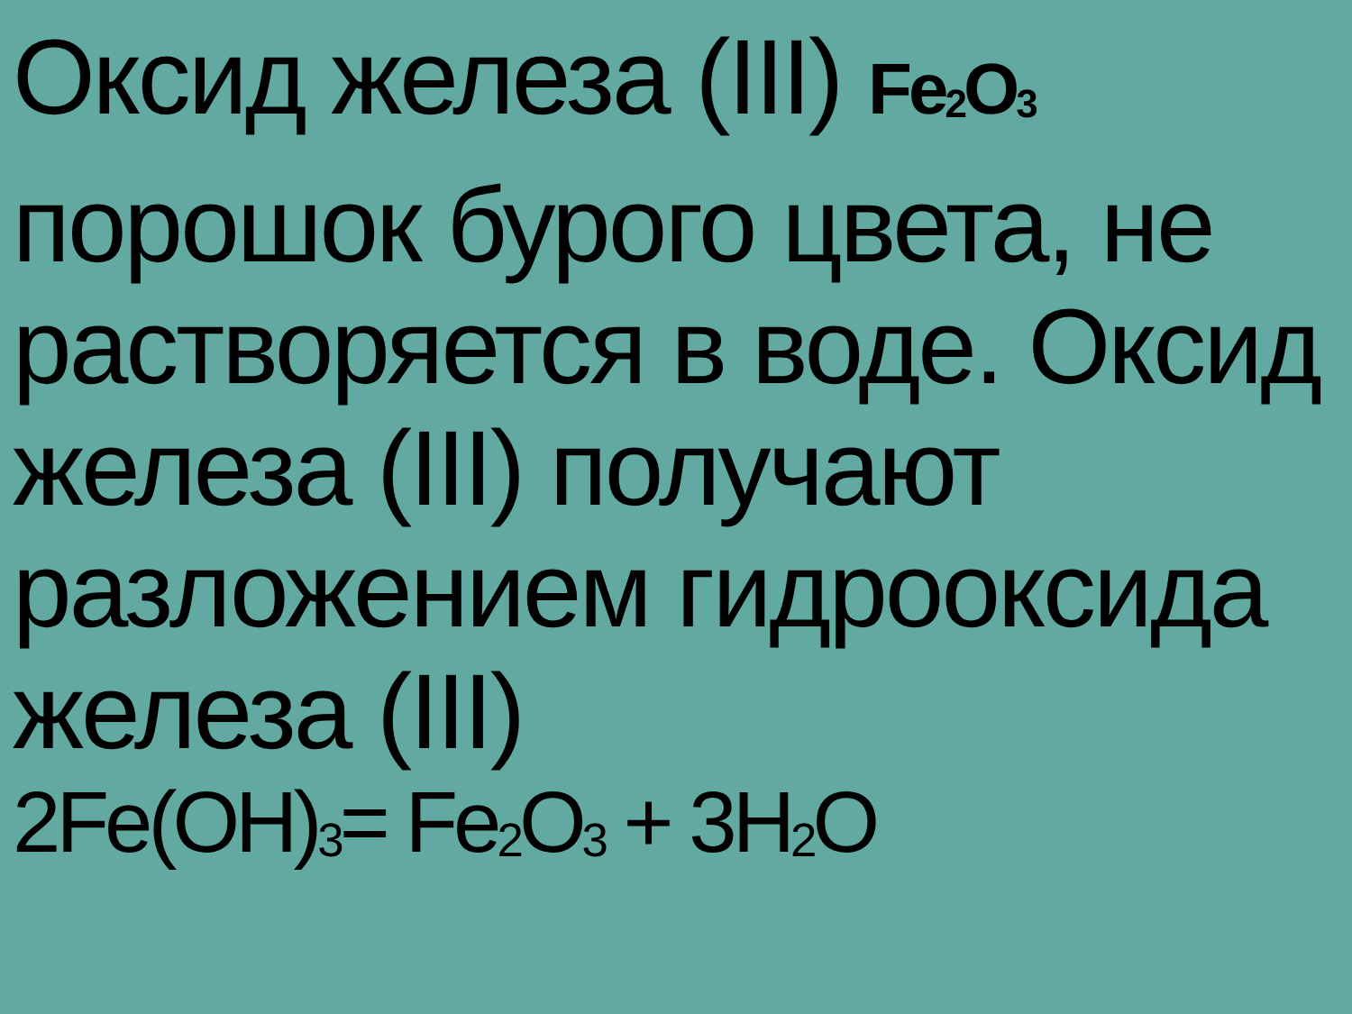Оксид железа (III) Fe<sub>2</sub>O<sub>3</sub> порошок бурого цвета, не растворяется в воде. Оксид железа (III) получают разложением гидрооксида железа (III)
2Fe(OH)<sub>3</sub>= Fe<sub>2</sub>O<sub>3</sub> + 3H<sub>2</sub>O